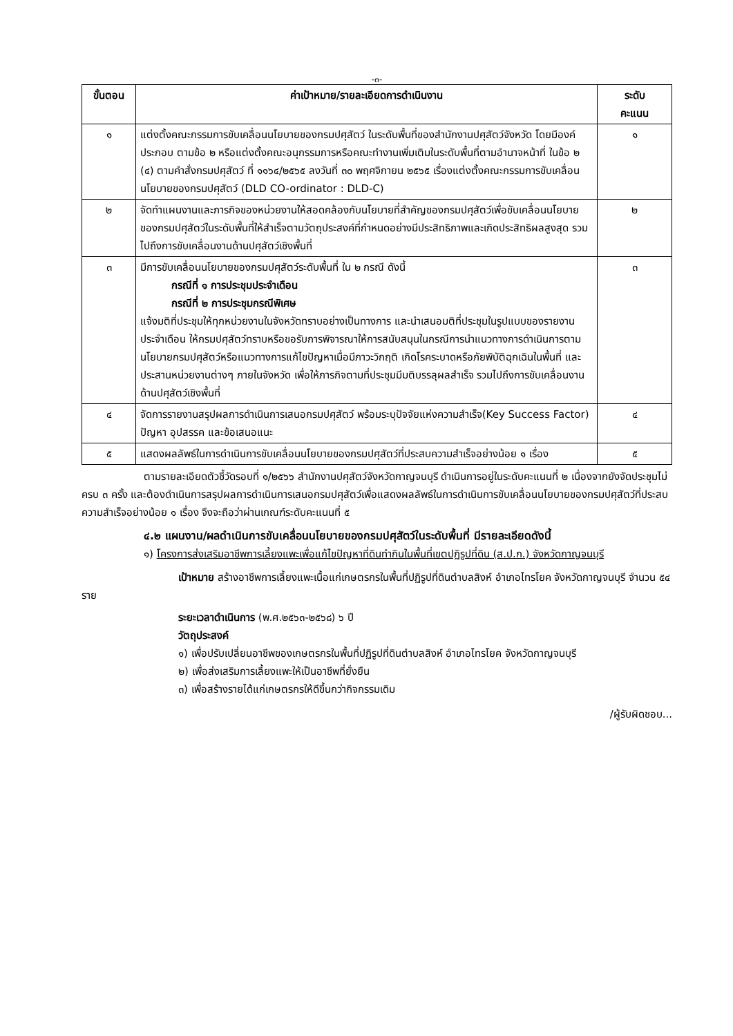-๓-
| ขั้นตอน | ค่าเป้าหมาย/รายละเอียดการดำเนินงาน | ระดับ คะแนน |
| --- | --- | --- |
| ๑ | แต่งตั้งคณะกรรมการขับเคลื่อนนโยบายของกรมปศุสัตว์ ในระดับพื้นที่ของสำนักงานปศุสัตว์จังหวัด โดยมีองค์ประกอบ ตามข้อ ๒ หรือแต่งตั้งคณะอนุกรรมการหรือคณะทำงานเพิ่มเติมในระดับพื้นที่ตามอำนาจหน้าที่ ในข้อ ๒ (๔) ตามคำสั่งกรมปศุสัตว์ ที่ ๑๑๖๔/๒๕๖๕ ลงวันที่ ๓๐ พฤศจิกายน ๒๕๖๕ เรื่องแต่งตั้งคณะกรรมการขับเคลื่อนนโยบายของกรมปศุสัตว์ (DLD CO-ordinator : DLD-C) | ๑ |
| ๒ | จัดทำแผนงานและภารกิจของหน่วยงานให้สอดคล้องกับนโยบายที่สำคัญของกรมปศุสัตว์เพื่อขับเคลื่อนนโยบายของกรมปศุสัตว์ในระดับพื้นที่ให้สำเร็จตามวัตถุประสงค์ที่กำหนดอย่างมีประสิทธิภาพและเกิดประสิทธิผลสูงสุด รวมไปถึงการขับเคลื่อนงานด้านปศุสัตว์เชิงพื้นที่ | ๒ |
| ๓ | มีการขับเคลื่อนนโยบายของกรมปศุสัตว์ระดับพื้นที่ ใน ๒ กรณี ดังนี้ กรณีที่ ๑ การประชุมประจำเดือน กรณีที่ ๒ การประชุมกรณีพิเศษ แจ้งมติที่ประชุมให้ทุกหน่วยงานในจังหวัดทราบอย่างเป็นทางการ และนำเสนอมติที่ประชุมในรูปแบบของรายงานประจำเดือน ให้กรมปศุสัตว์ทราบหรือขอรับการพิจารณาให้การสนับสนุนในกรณีการนำแนวทางการดำเนินการตามนโยบายกรมปศุสัตว์หรือแนวทางการแก้ไขปัญหาเมื่อมีภาวะวิกฤติ เกิดโรคระบาดหรือภัยพิบัติฉุกเฉินในพื้นที่ และประสานหน่วยงานต่างๆ ภายในจังหวัด เพื่อให้ภารกิจตามที่ประชุมมีมติบรรลุผลสำเร็จ รวมไปถึงการขับเคลื่อนงานด้านปศุสัตว์เชิงพื้นที่ | ๓ |
| ๔ | จัดการรายงานสรุปผลการดำเนินการเสนอกรมปศุสัตว์ พร้อมระบุปัจจัยแห่งความสำเร็จ(Key Success Factor) ปัญหา อุปสรรค และข้อเสนอแนะ | ๔ |
| ๕ | แสดงผลลัพธ์ในการดำเนินการขับเคลื่อนนโยบายของกรมปศุสัตว์ที่ประสบความสำเร็จอย่างน้อย ๑ เรื่อง | ๕ |
ตามรายละเอียดตัวชี้วัดรอบที่ ๑/๒๕๖๖ สำนักงานปศุสัตว์จังหวัดกาญจนบุรี ดำเนินการอยู่ในระดับคะแนนที่ ๒ เนื่องจากยังจัดประชุมไม่ครบ ๓ ครั้ง และต้องดำเนินการสรุปผลการดำเนินการเสนอกรมปศุสัตว์เพื่อแสดงผลลัพธ์ในการดำเนินการขับเคลื่อนนโยบายของกรมปศุสัตว์ที่ประสบความสำเร็จอย่างน้อย ๑ เรื่อง จึงจะถือว่าผ่านเกณฑ์ระดับคะแนนที่ ๕
๔.๒ แผนงาน/ผลดำเนินการขับเคลื่อนนโยบายของกรมปศุสัตว์ในระดับพื้นที่ มีรายละเอียดดังนี้
๑) โครงการส่งเสริมอาชีพการเลี้ยงแพะเพื่อแก้ไขปัญหาที่ดินทำกินในพื้นที่เขตปฏิรูปที่ดิน (ส.ป.ก.) จังหวัดกาญจนบุรี
เป้าหมาย สร้างอาชีพการเลี้ยงแพะเนื้อแก่เกษตรกรในพื้นที่ปฏิรูปที่ดินตำบลสิงห์ อำเภอไทรโยค จังหวัดกาญจนบุรี จำนวน ๕๔ ราย
ระยะเวลาดำเนินการ (พ.ศ.๒๕๖๓-๒๕๖๘) ๖ ปี
วัตถุประสงค์
๑) เพื่อปรับเปลี่ยนอาชีพของเกษตรกรในพื้นที่ปฏิรูปที่ดินตำบลสิงห์ อำเภอไทรโยค จังหวัดกาญจนบุรี
๒) เพื่อส่งเสริมการเลี้ยงแพะให้เป็นอาชีพที่ยั่งยืน
๓) เพื่อสร้างรายได้แก่เกษตรกรให้ดีขึ้นกว่ากิจกรรมเดิม
/ผู้รับผิดชอบ...